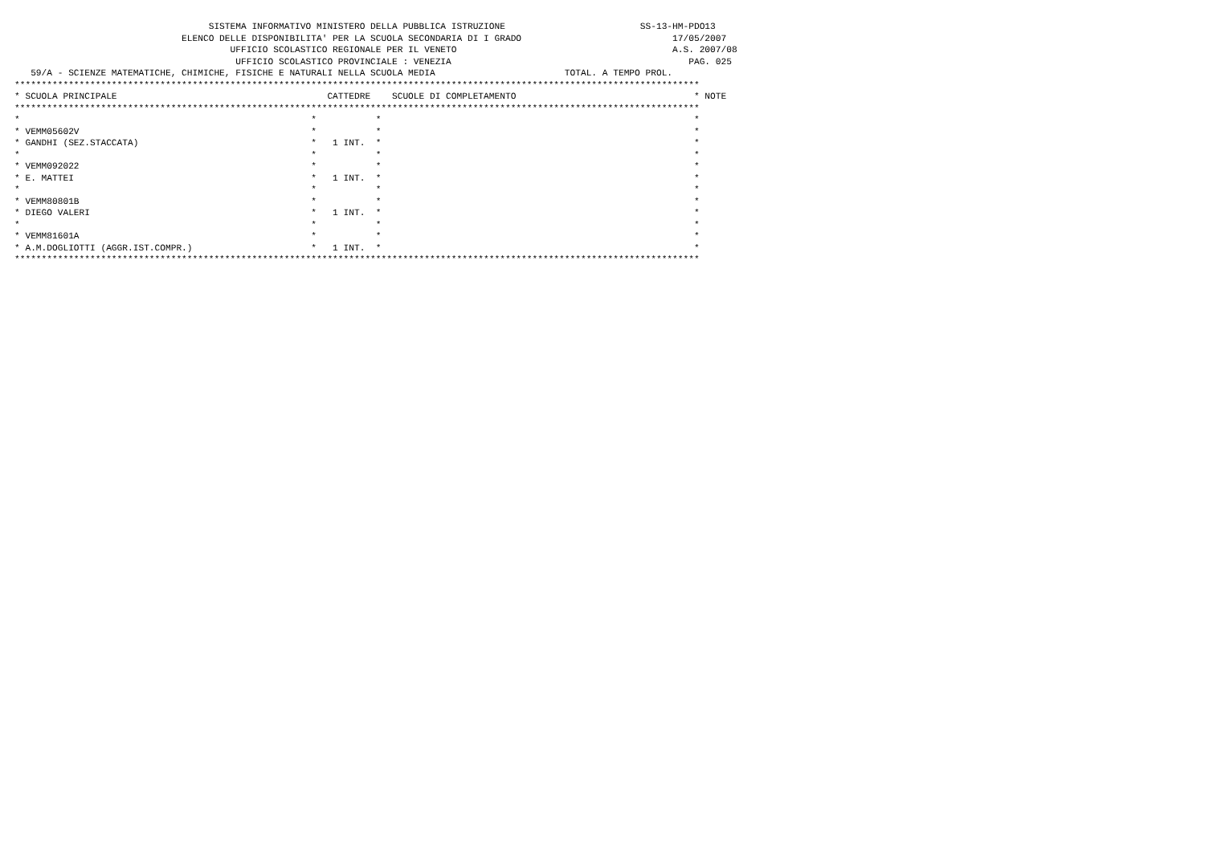SISTEMA INFORMATIVO MINISTERO DELLA PUBBLICA ISTRUZIONE                         SS-13-HM-PDO13
                               ELENCO DELLE DISPONIBILITA' PER LA SCUOLA SECONDARIA DI I GRADO                            17/05/2007
                                        UFFICIO SCOLASTICO REGIONALE PER IL VENETO                                        A.S. 2007/08
                                         UFFICIO SCOLASTICO PROVINCIALE : VENEZIA                                            PAG. 025
   59/A - SCIENZE MATEMATICHE, CHIMICHE, FISICHE E NATURALI NELLA SCUOLA MEDIA                        TOTAL. A TEMPO PROL.
*******************************************************************************************************************************
* SCUOLA PRINCIPALE                                       CATTEDRE    SCUOLE DI COMPLETAMENTO                                 * NOTE
*******************************************************************************************************************************
*                                                      *           *                                                          *
* VEMM05602V                                           *           *                                                          *
* GANDHI (SEZ.STACCATA)                                *   1 INT.  *                                                          *
*                                                      *           *                                                          *
* VEMM092022                                           *           *                                                          *
* E. MATTEI                                            *   1 INT.  *                                                          *
*                                                      *           *                                                          *
* VEMM80801B                                           *           *                                                          *
* DIEGO VALERI                                         *   1 INT.  *                                                          *
*                                                      *           *                                                          *
* VEMM81601A                                           *           *                                                          *
* A.M.DOGLIOTTI (AGGR.IST.COMPR.)                      *   1 INT.  *                                                          *
*******************************************************************************************************************************